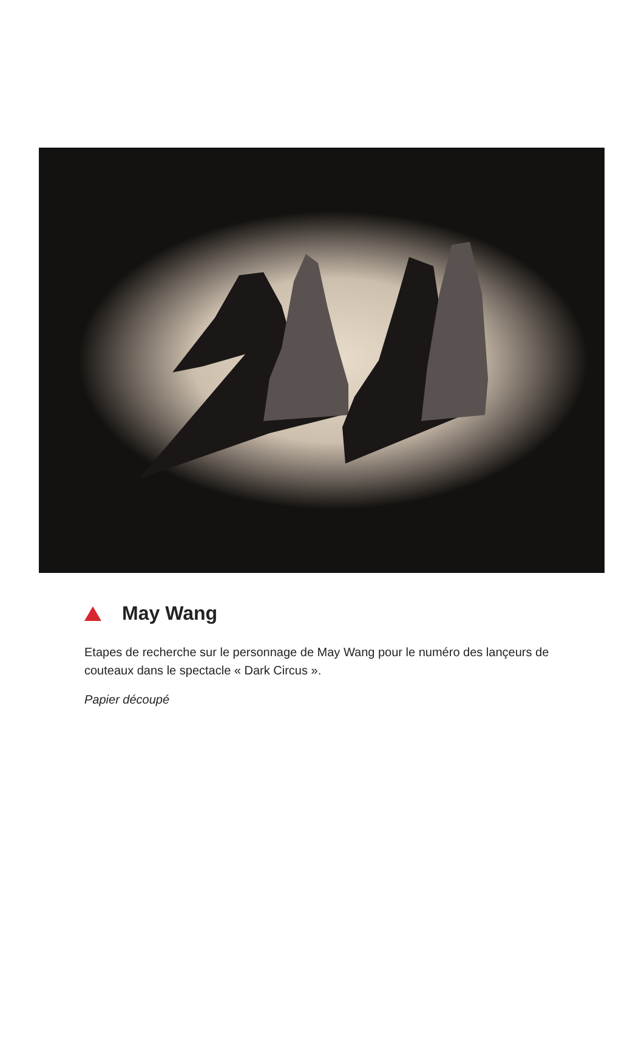May Wang
Etapes de recherche sur le personnage de May Wang pour le numéro des lançeurs de couteaux dans le spectacle « Dark Circus ».
Papier découpé